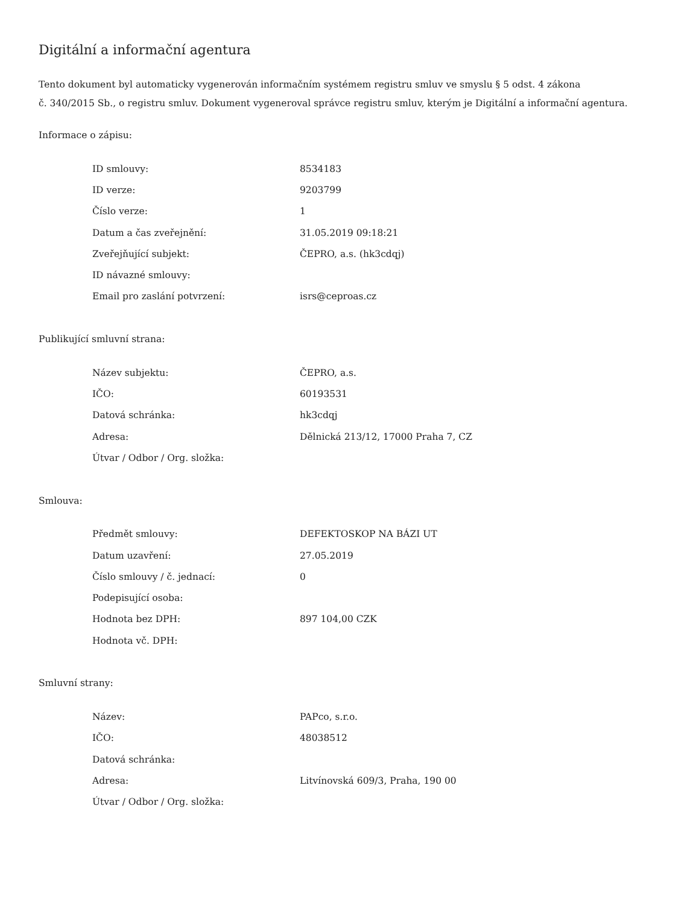Digitální a informační agentura
Tento dokument byl automaticky vygenerován informačním systémem registru smluv ve smyslu § 5 odst. 4 zákona
č. 340/2015 Sb., o registru smluv. Dokument vygeneroval správce registru smluv, kterým je Digitální a informační agentura.
Informace o zápisu:
| ID smlouvy: | 8534183 |
| ID verze: | 9203799 |
| Číslo verze: | 1 |
| Datum a čas zveřejnění: | 31.05.2019 09:18:21 |
| Zveřejňující subjekt: | ČEPRO, a.s. (hk3cdqj) |
| ID návazné smlouvy: | |
| Email pro zaslání potvrzení: | isrs@ceproas.cz |
Publikující smluvní strana:
| Název subjektu: | ČEPRO, a.s. |
| IČO: | 60193531 |
| Datová schránka: | hk3cdqj |
| Adresa: | Dělnická 213/12, 17000 Praha 7, CZ |
| Útvar / Odbor / Org. složka: | |
Smlouva:
| Předmět smlouvy: | DEFEKTOSKOP NA BÁZI UT |
| Datum uzavření: | 27.05.2019 |
| Číslo smlouvy / č. jednací: | 0 |
| Podepisující osoba: | |
| Hodnota bez DPH: | 897 104,00 CZK |
| Hodnota vč. DPH: | |
Smluvní strany:
| Název: | PAPco, s.r.o. |
| IČO: | 48038512 |
| Datová schránka: | |
| Adresa: | Litvínovská 609/3, Praha, 190 00 |
| Útvar / Odbor / Org. složka: | |